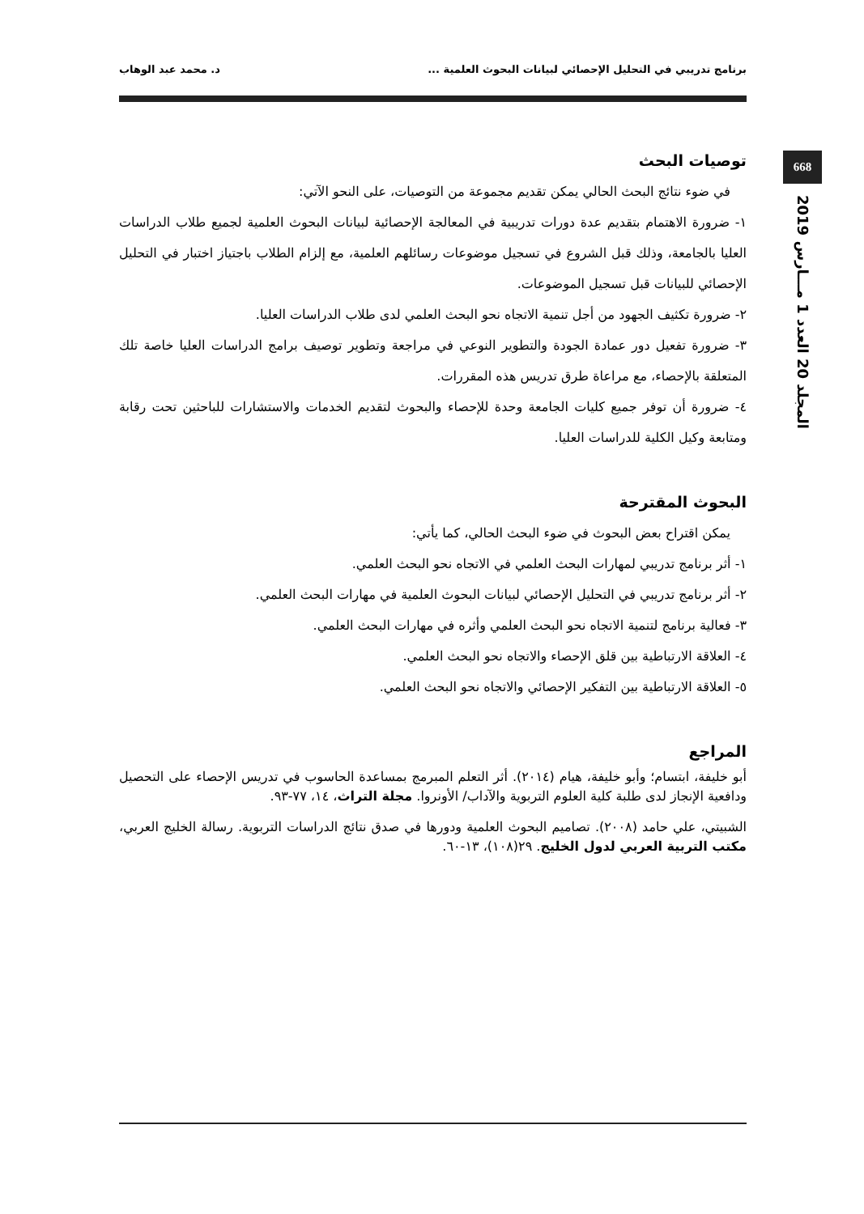برنامج تدريبي في التحليل الإحصائي لبيانات البحوث العلمية ... د. محمد عبد الوهاب
668
المجلد 20 العدد 1 مـــارس 2019
توصيات البحث
في ضوء نتائج البحث الحالي يمكن تقديم مجموعة من التوصيات، على النحو الآتي:
١- ضرورة الاهتمام بتقديم عدة دورات تدريبية في المعالجة الإحصائية لبيانات البحوث العلمية لجميع طلاب الدراسات العليا بالجامعة، وذلك قبل الشروع في تسجيل موضوعات رسائلهم العلمية، مع إلزام الطلاب باجتياز اختبار في التحليل الإحصائي للبيانات قبل تسجيل الموضوعات.
٢- ضرورة تكثيف الجهود من أجل تنمية الاتجاه نحو البحث العلمي لدى طلاب الدراسات العليا.
٣- ضرورة تفعيل دور عمادة الجودة والتطوير النوعي في مراجعة وتطوير توصيف برامج الدراسات العليا خاصة تلك المتعلقة بالإحصاء، مع مراعاة طرق تدريس هذه المقررات.
٤- ضرورة أن توفر جميع كليات الجامعة وحدة للإحصاء والبحوث لتقديم الخدمات والاستشارات للباحثين تحت رقابة ومتابعة وكيل الكلية للدراسات العليا.
البحوث المقترحة
يمكن اقتراح بعض البحوث في ضوء البحث الحالي، كما يأتي:
١- أثر برنامج تدريبي لمهارات البحث العلمي في الاتجاه نحو البحث العلمي.
٢- أثر برنامج تدريبي في التحليل الإحصائي لبيانات البحوث العلمية في مهارات البحث العلمي.
٣- فعالية برنامج لتنمية الاتجاه نحو البحث العلمي وأثره في مهارات البحث العلمي.
٤- العلاقة الارتباطية بين قلق الإحصاء والاتجاه نحو البحث العلمي.
٥- العلاقة الارتباطية بين التفكير الإحصائي والاتجاه نحو البحث العلمي.
المراجع
أبو خليفة، ابتسام؛ وأبو خليفة، هيام (٢٠١٤). أثر التعلم المبرمج بمساعدة الحاسوب في تدريس الإحصاء على التحصيل ودافعية الإنجاز لدى طلبة كلية العلوم التربوية والآداب/ الأونروا. مجلة التراث، ١٤، ٧٧-٩٣.
الشبيتي، علي حامد (٢٠٠٨). تصاميم البحوث العلمية ودورها في صدق نتائج الدراسات التربوية. رسالة الخليج العربي، مكتب التربية العربي لدول الخليج. ٢٩(١٠٨)، ١٣-٦٠.